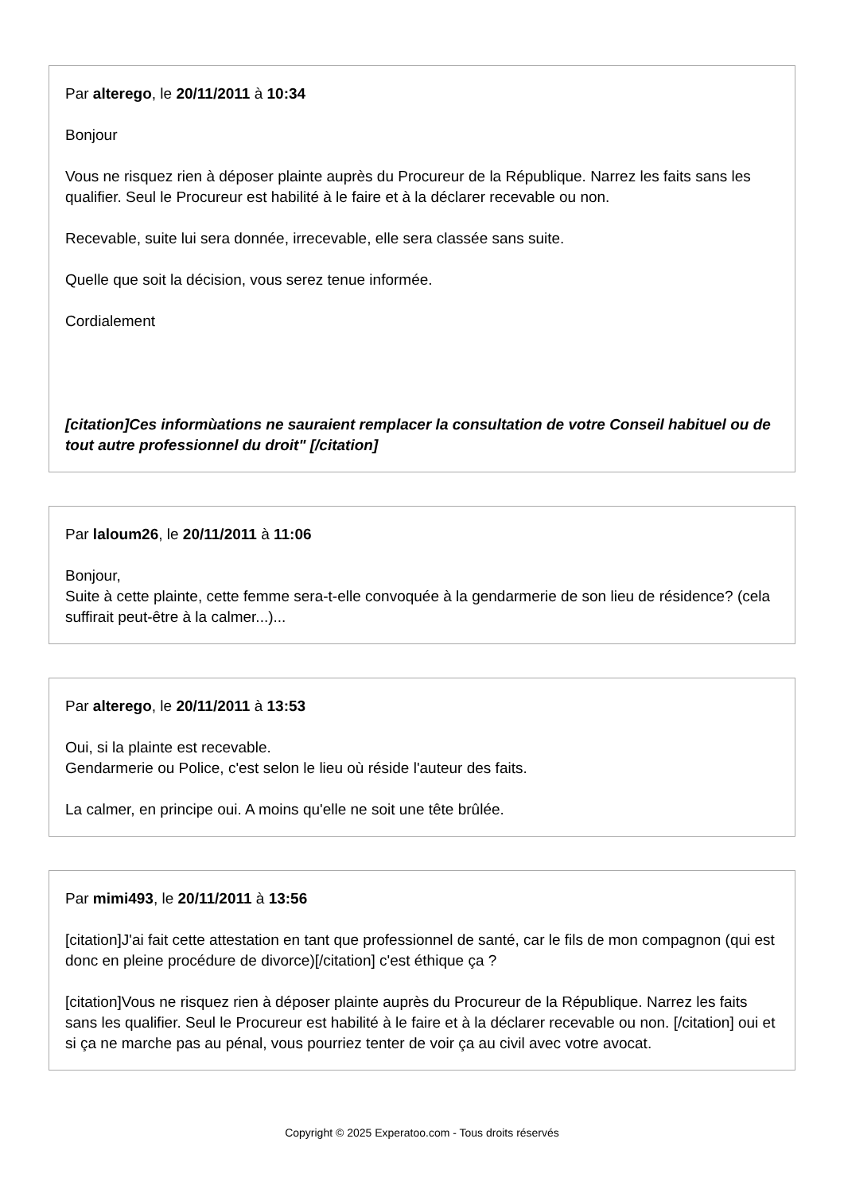Par alterego, le 20/11/2011 à 10:34
Bonjour
Vous ne risquez rien à déposer plainte auprès du Procureur de la République. Narrez les faits sans les qualifier. Seul le Procureur est habilité à le faire et à la déclarer recevable ou non.
Recevable, suite lui sera donnée, irrecevable, elle sera classée sans suite.
Quelle que soit la décision, vous serez tenue informée.
Cordialement
[citation]Ces informùations ne sauraient remplacer la consultation de votre Conseil habituel ou de tout autre professionnel du droit" [/citation]
Par laloum26, le 20/11/2011 à 11:06
Bonjour,
Suite à cette plainte, cette femme sera-t-elle convoquée à la gendarmerie de son lieu de résidence? (cela suffirait peut-être à la calmer...)...
Par alterego, le 20/11/2011 à 13:53
Oui, si la plainte est recevable.
Gendarmerie ou Police, c'est selon le lieu où réside l'auteur des faits.
La calmer, en principe oui. A moins qu'elle ne soit une tête brûlée.
Par mimi493, le 20/11/2011 à 13:56
[citation]J'ai fait cette attestation en tant que professionnel de santé, car le fils de mon compagnon (qui est donc en pleine procédure de divorce)[/citation] c'est éthique ça ?
[citation]Vous ne risquez rien à déposer plainte auprès du Procureur de la République. Narrez les faits sans les qualifier. Seul le Procureur est habilité à le faire et à la déclarer recevable ou non. [/citation] oui et si ça ne marche pas au pénal, vous pourriez tenter de voir ça au civil avec votre avocat.
Copyright © 2025 Experatoo.com - Tous droits réservés